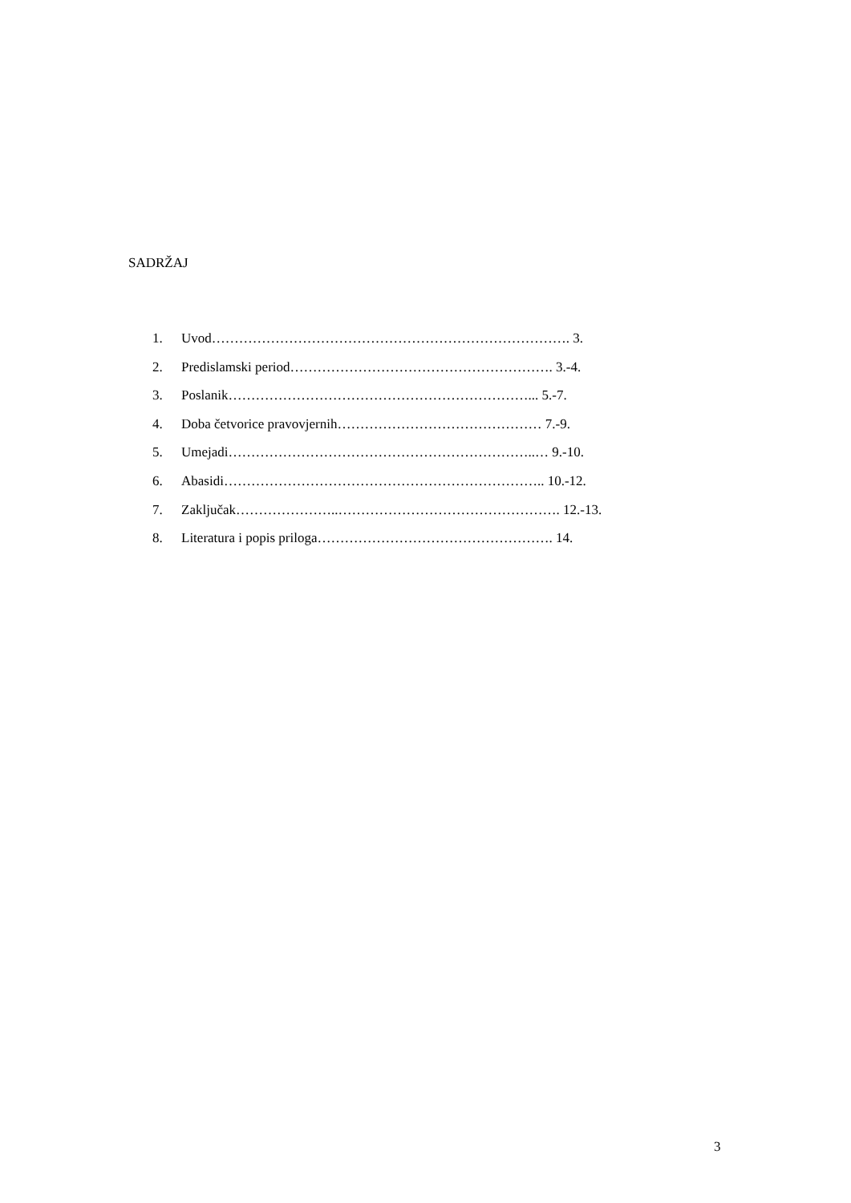SADRŽAJ
1. Uvod……………………………………………………………………. 3.
2. Predislamski period…………………………………………………. 3.-4.
3. Poslanik…………………………………………………………... 5.-7.
4. Doba četvorice pravovjernih……………………………………… 7.-9.
5. Umejadi…………………………………………………………..… 9.-10.
6. Abasidi…………………………………………………………….. 10.-12.
7. Zaključak…………………..…………………………………………. 12.-13.
8. Literatura i popis priloga……………………………………………. 14.
3